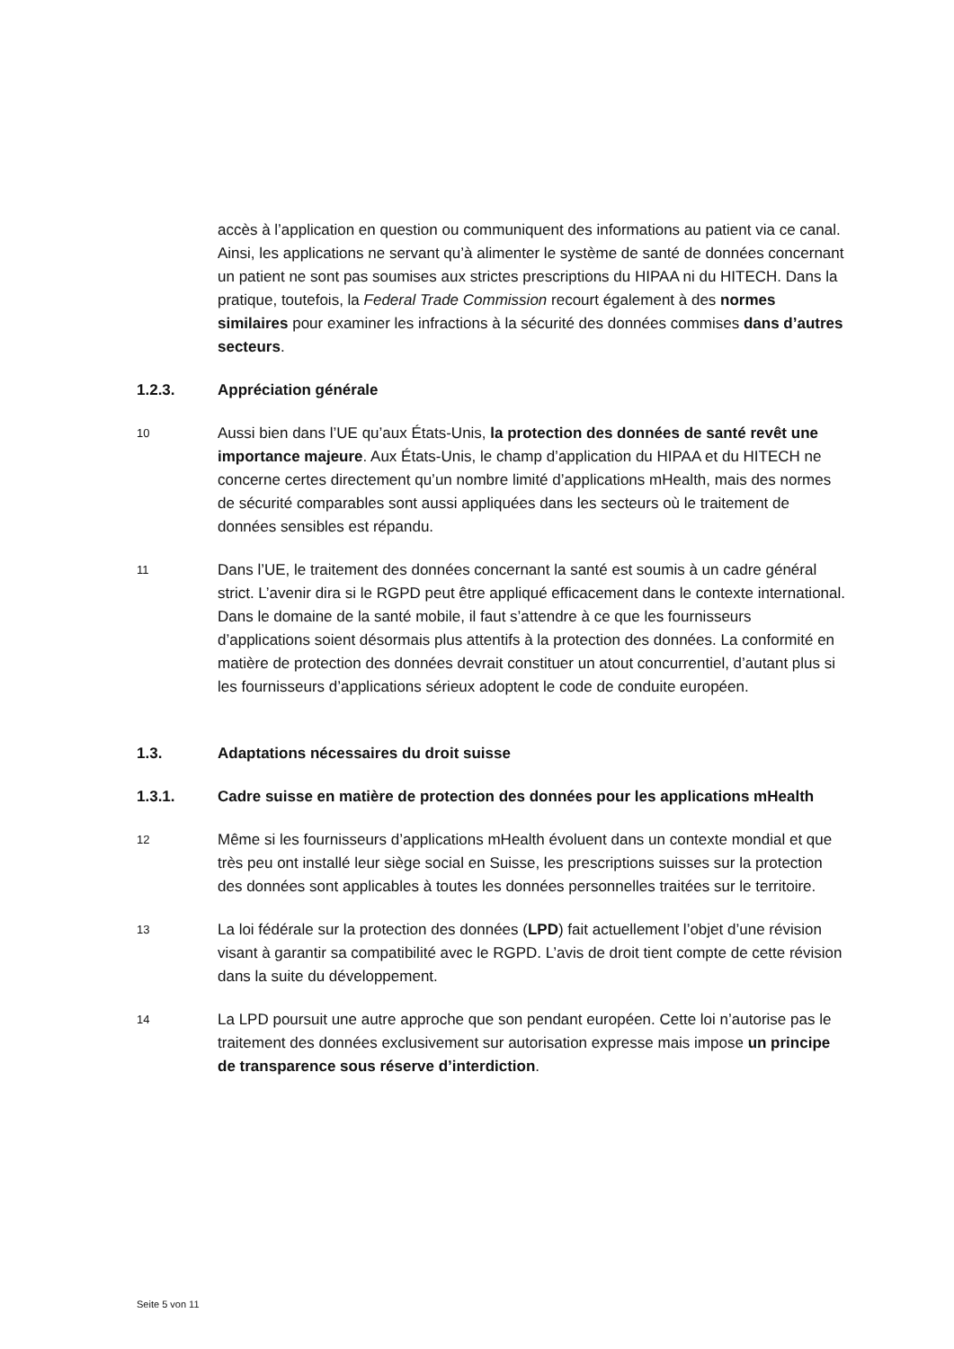accès à l’application en question ou communiquent des informations au patient via ce canal. Ainsi, les applications ne servant qu’à alimenter le système de santé de données concernant un patient ne sont pas soumises aux strictes prescriptions du HIPAA ni du HITECH. Dans la pratique, toutefois, la Federal Trade Commission recourt également à des normes similaires pour examiner les infractions à la sécurité des données commises dans d’autres secteurs.
1.2.3. Appréciation générale
10
Aussi bien dans l’UE qu’aux États-Unis, la protection des données de santé revêt une importance majeure. Aux États-Unis, le champ d’application du HIPAA et du HITECH ne concerne certes directement qu’un nombre limité d’applications mHealth, mais des normes de sécurité comparables sont aussi appliquées dans les secteurs où le traitement de données sensibles est répandu.
11
Dans l’UE, le traitement des données concernant la santé est soumis à un cadre général strict. L’avenir dira si le RGPD peut être appliqué efficacement dans le contexte international. Dans le domaine de la santé mobile, il faut s’attendre à ce que les fournisseurs d’applications soient désormais plus attentifs à la protection des données. La conformité en matière de protection des données devrait constituer un atout concurrentiel, d’autant plus si les fournisseurs d’applications sérieux adoptent le code de conduite européen.
1.3. Adaptations nécessaires du droit suisse
1.3.1. Cadre suisse en matière de protection des données pour les applications mHealth
12
Même si les fournisseurs d’applications mHealth évoluent dans un contexte mondial et que très peu ont installé leur siège social en Suisse, les prescriptions suisses sur la protection des données sont applicables à toutes les données personnelles traitées sur le territoire.
13
La loi fédérale sur la protection des données (LPD) fait actuellement l’objet d’une révision visant à garantir sa compatibilité avec le RGPD. L’avis de droit tient compte de cette révision dans la suite du développement.
14
La LPD poursuit une autre approche que son pendant européen. Cette loi n’autorise pas le traitement des données exclusivement sur autorisation expresse mais impose un principe de transparence sous réserve d’interdiction.
Seite 5 von 11